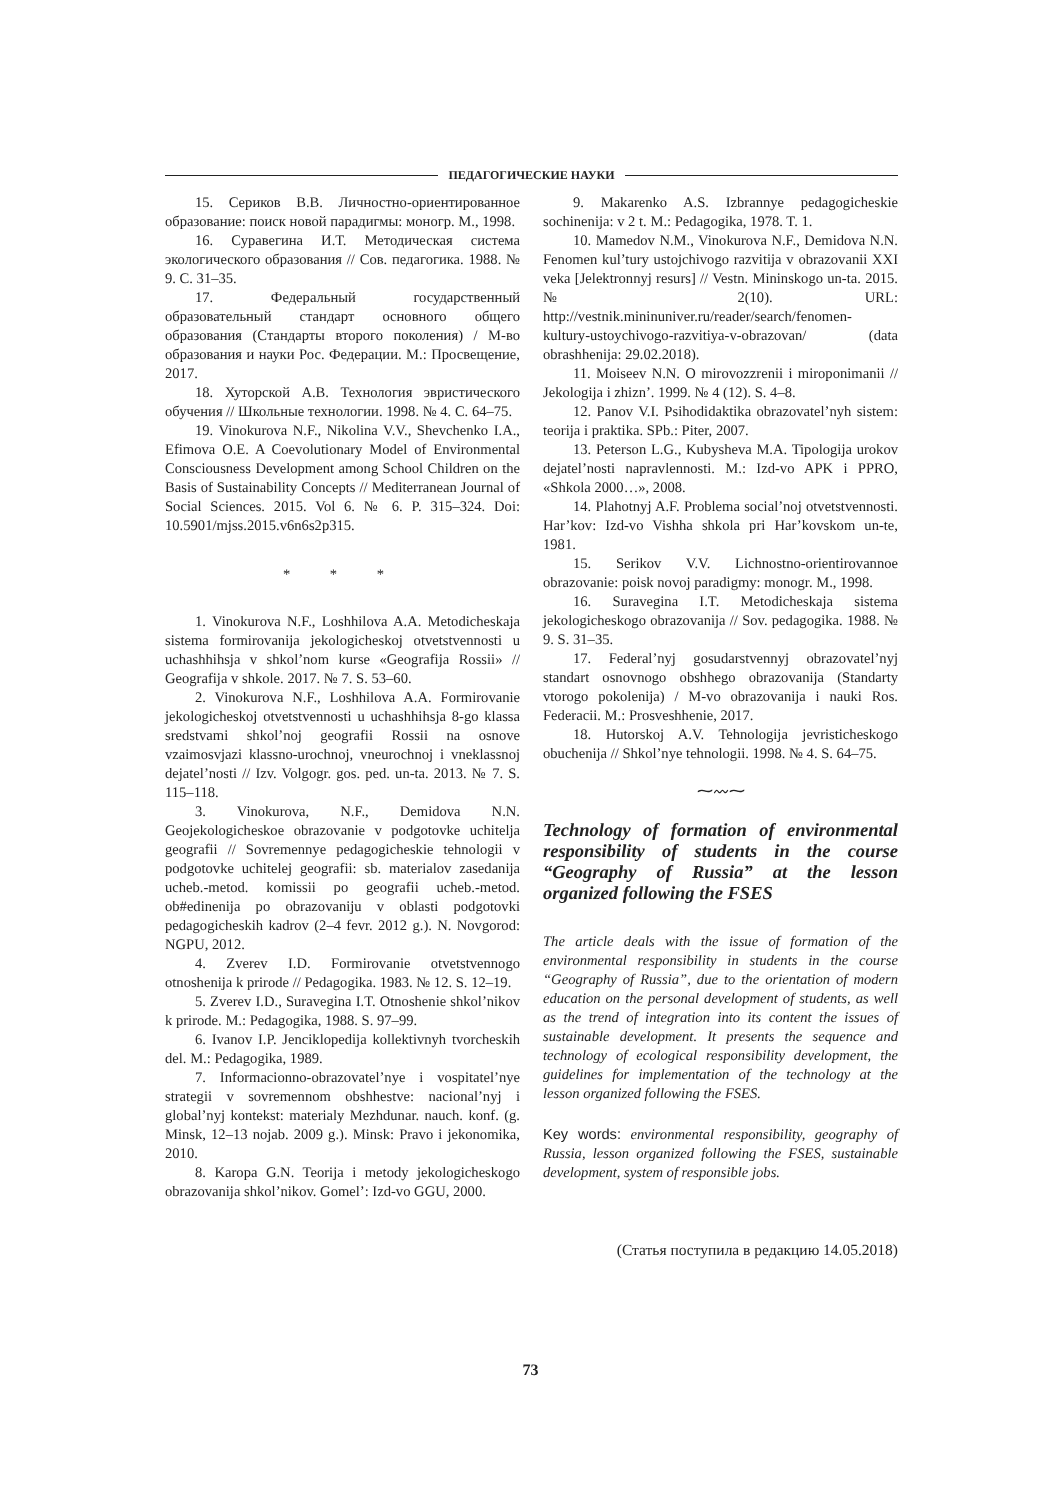ПЕДАГОГИЧЕСКИЕ НАУКИ
15. Сериков В.В. Личностно-ориентированное образование: поиск новой парадигмы: моногр. М., 1998.
16. Суравегина И.Т. Методическая система экологического образования // Сов. педагогика. 1988. № 9. С. 31–35.
17. Федеральный государственный образовательный стандарт основного общего образования (Стандарты второго поколения) / М-во образования и науки Рос. Федерации. М.: Просвещение, 2017.
18. Хуторской А.В. Технология эвристического обучения // Школьные технологии. 1998. № 4. С. 64–75.
19. Vinokurova N.F., Nikolina V.V., Shevchenko I.A., Efimova O.E. A Coevolutionary Model of Environmental Consciousness Development among School Children on the Basis of Sustainability Concepts // Mediterranean Journal of Social Sciences. 2015. Vol 6. № 6. P. 315–324. Doi: 10.5901/mjss.2015.v6n6s2p315.
* * *
1. Vinokurova N.F., Loshhilova A.A. Metodicheskaja sistema formirovanija jekologicheskoj otvetstvennosti u uchashhihsja v shkol’nom kurse «Geografija Rossii» // Geografija v shkole. 2017. № 7. S. 53–60.
2. Vinokurova N.F., Loshhilova A.A. Formirovanie jekologicheskoj otvetstvennosti u uchashhihsja 8-go klassa sredstvami shkol’noj geografii Rossii na osnove vzaimosvjazi klassno-urochnoj, vneurochnoj i vneklassnoj dejatel’nosti // Izv. Volgogr. gos. ped. un-ta. 2013. № 7. S. 115–118.
3. Vinokurova, N.F., Demidova N.N. Geojekologicheskoe obrazovanie v podgotovke uchitelja geografii // Sovremennye pedagogicheskie tehnologii v podgotovke uchitelej geografii: sb. materialov zasedanija ucheb.-metod. komissii po geografii ucheb.-metod. ob#edinenija po obrazovaniju v oblasti podgotovki pedagogicheskih kadrov (2–4 fevr. 2012 g.). N. Novgorod: NGPU, 2012.
4. Zverev I.D. Formirovanie otvetstvennogo otnoshenija k prirode // Pedagogika. 1983. № 12. S. 12–19.
5. Zverev I.D., Suravegina I.T. Otnoshenie shkol’nikov k prirode. M.: Pedagogika, 1988. S. 97–99.
6. Ivanov I.P. Jenciklopedija kollektivnyh tvorcheskih del. M.: Pedagogika, 1989.
7. Informacionno-obrazovatel’nye i vospitatel’nye strategii v sovremennom obshhestve: nacional’nyj i global’nyj kontekst: materialy Mezhdunar. nauch. konf. (g. Minsk, 12–13 nojab. 2009 g.). Minsk: Pravo i jekonomika, 2010.
8. Karopa G.N. Teorija i metody jekologicheskogo obrazovanija shkol’nikov. Gomel’: Izd-vo GGU, 2000.
9. Makarenko A.S. Izbrannye pedagogicheskie sochinenija: v 2 t. M.: Pedagogika, 1978. T. 1.
10. Mamedov N.M., Vinokurova N.F., Demidova N.N. Fenomen kul’tury ustojchivogo razvitija v obrazovanii XXI veka [Jelektronnyj resurs] // Vestn. Mininskogo un-ta. 2015. № 2(10). URL: http://vestnik.mininuniver.ru/reader/search/fenomen-kultury-ustoychivogo-razvitiya-v-obrazovan/ (data obrashhenija: 29.02.2018).
11. Moiseev N.N. O mirovozzrenii i miroponimanii // Jekologija i zhizn’. 1999. № 4 (12). S. 4–8.
12. Panov V.I. Psihodidaktika obrazovatel’nyh sistem: teorija i praktika. SPb.: Piter, 2007.
13. Peterson L.G., Kubysheva M.A. Tipologija urokov dejatel’nosti napravlennosti. M.: Izd-vo APK i PPRO, «Shkola 2000…», 2008.
14. Plahotnyj A.F. Problema social’noj otvetstvennosti. Har’kov: Izd-vo Vishha shkola pri Har’kovskom un-te, 1981.
15. Serikov V.V. Lichnostno-orientirovannoe obrazovanie: poisk novoj paradigmy: monogr. M., 1998.
16. Suravegina I.T. Metodicheskaja sistema jekologicheskogo obrazovanija // Sov. pedagogika. 1988. № 9. S. 31–35.
17. Federal’nyj gosudarstvennyj obrazovatel’nyj standart osnovnogo obshhego obrazovanija (Standarty vtorogo pokolenija) / M-vo obrazovanija i nauki Ros. Federacii. M.: Prosveshhenie, 2017.
18. Hutorskoj A.V. Tehnologija jevristicheskogo obuchenija // Shkol’nye tehnologii. 1998. № 4. S. 64–75.
⁓〰⁓
Technology of formation of environmental responsibility of students in the course “Geography of Russia” at the lesson organized following the FSES
The article deals with the issue of formation of the environmental responsibility in students in the course “Geography of Russia”, due to the orientation of modern education on the personal development of students, as well as the trend of integration into its content the issues of sustainable development. It presents the sequence and technology of ecological responsibility development, the guidelines for implementation of the technology at the lesson organized following the FSES.
Key words: environmental responsibility, geography of Russia, lesson organized following the FSES, sustainable development, system of responsible jobs.
(Статья поступила в редакцию 14.05.2018)
73